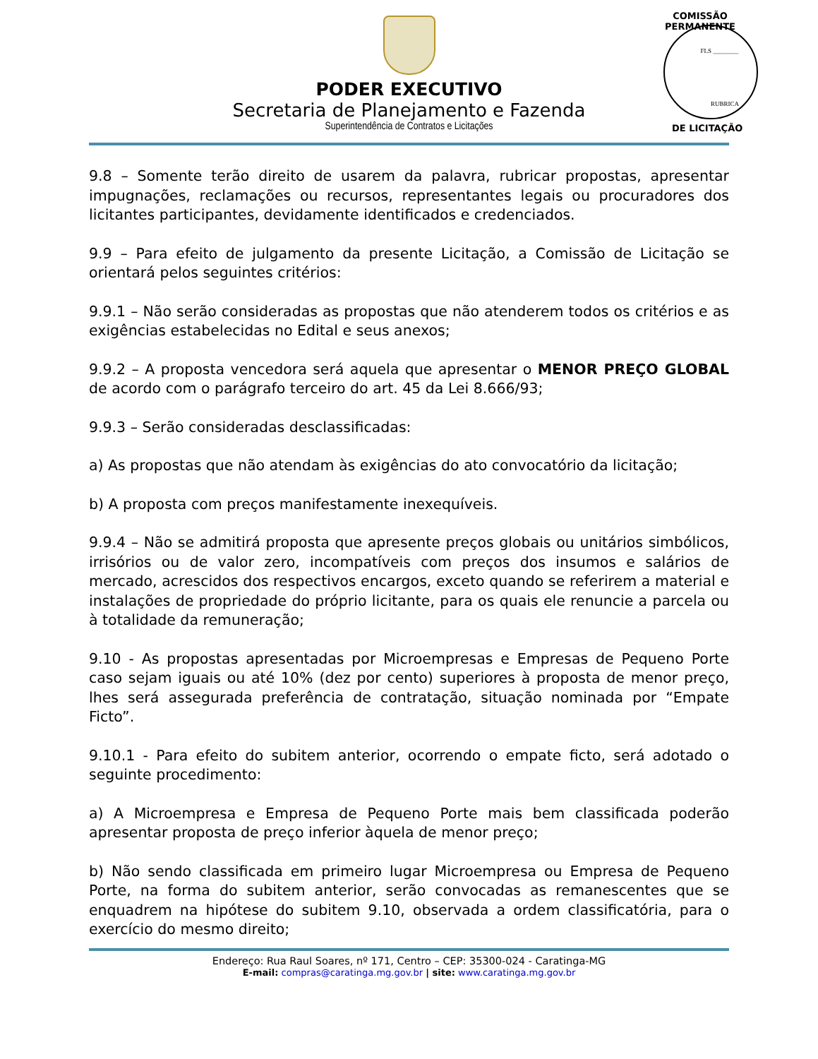PODER EXECUTIVO
Secretaria de Planejamento e Fazenda
Superintendência de Contratos e Licitações
COMISSÃO PERMANENTE
FLS ________
RUBRICA
DE LICITAÇÃO
9.8 – Somente terão direito de usarem da palavra, rubricar propostas, apresentar impugnações, reclamações ou recursos, representantes legais ou procuradores dos licitantes participantes, devidamente identificados e credenciados.
9.9 – Para efeito de julgamento da presente Licitação, a Comissão de Licitação se orientará pelos seguintes critérios:
9.9.1 – Não serão consideradas as propostas que não atenderem todos os critérios e as exigências estabelecidas no Edital e seus anexos;
9.9.2 – A proposta vencedora será aquela que apresentar o MENOR PREÇO GLOBAL de acordo com o parágrafo terceiro do art. 45 da Lei 8.666/93;
9.9.3 – Serão consideradas desclassificadas:
a) As propostas que não atendam às exigências do ato convocatório da licitação;
b) A proposta com preços manifestamente inexequíveis.
9.9.4 – Não se admitirá proposta que apresente preços globais ou unitários simbólicos, irrisórios ou de valor zero, incompatíveis com preços dos insumos e salários de mercado, acrescidos dos respectivos encargos, exceto quando se referirem a material e instalações de propriedade do próprio licitante, para os quais ele renuncie a parcela ou à totalidade da remuneração;
9.10 - As propostas apresentadas por Microempresas e Empresas de Pequeno Porte caso sejam iguais ou até 10% (dez por cento) superiores à proposta de menor preço, lhes será assegurada preferência de contratação, situação nominada por “Empate Ficto”.
9.10.1 - Para efeito do subitem anterior, ocorrendo o empate ficto, será adotado o seguinte procedimento:
a) A Microempresa e Empresa de Pequeno Porte mais bem classificada poderão apresentar proposta de preço inferior àquela de menor preço;
b) Não sendo classificada em primeiro lugar Microempresa ou Empresa de Pequeno Porte, na forma do subitem anterior, serão convocadas as remanescentes que se enquadrem na hipótese do subitem 9.10, observada a ordem classificatória, para o exercício do mesmo direito;
Endereço: Rua Raul Soares, nº 171, Centro – CEP: 35300-024 - Caratinga-MG
E-mail: compras@caratinga.mg.gov.br | site: www.caratinga.mg.gov.br